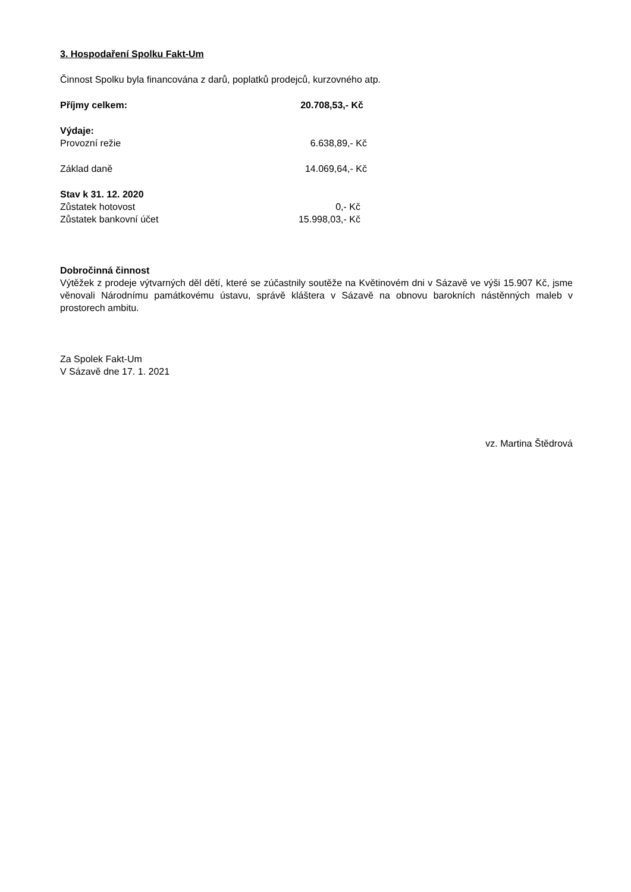3. Hospodaření Spolku Fakt-Um
Činnost Spolku byla financována z darů, poplatků prodejců, kurzovného atp.
Příjmy celkem: 20.708,53,- Kč
Výdaje:
Provozní režie 6.638,89,- Kč
Základ daně 14.069,64,- Kč
Stav k 31. 12. 2020
Zůstatek hotovost 0,- Kč
Zůstatek bankovní účet 15.998,03,- Kč
Dobročinná činnost
Výtěžek z prodeje výtvarných děl dětí, které se zúčastnily soutěže na Květinovém dni v Sázavě ve výši 15.907 Kč, jsme věnovali Národnímu památkovému ústavu, správě kláštera v Sázavě na obnovu barokních nástěnných maleb v prostorech ambitu.
Za Spolek Fakt-Um
V Sázavě dne 17. 1. 2021
vz. Martina Štědrová